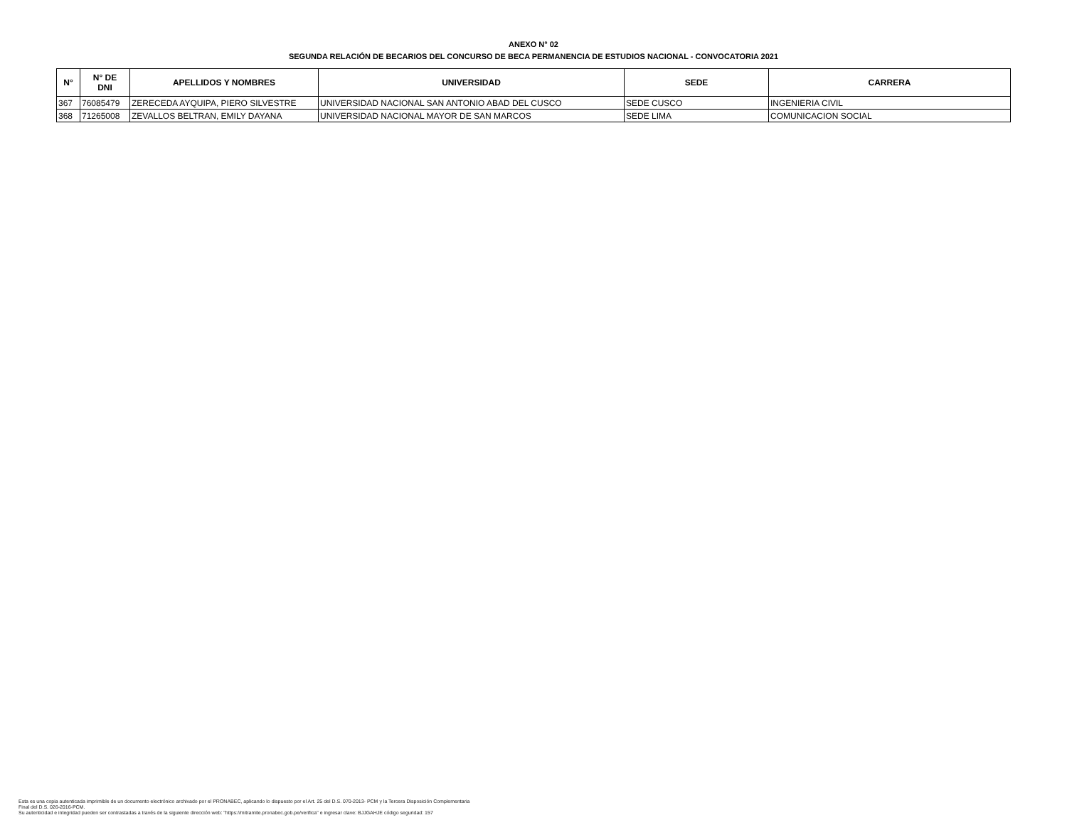ANEXO N° 02
SEGUNDA RELACIÓN DE BECARIOS DEL CONCURSO DE BECA PERMANENCIA DE ESTUDIOS NACIONAL - CONVOCATORIA 2021
| N° | N° DE DNI | APELLIDOS Y NOMBRES | UNIVERSIDAD | SEDE | CARRERA |
| --- | --- | --- | --- | --- | --- |
| 367 | 76085479 | ZERECEDA AYQUIPA, PIERO SILVESTRE | UNIVERSIDAD NACIONAL SAN ANTONIO ABAD DEL CUSCO | SEDE CUSCO | INGENIERIA CIVIL |
| 368 | 71265008 | ZEVALLOS BELTRAN, EMILY DAYANA | UNIVERSIDAD NACIONAL MAYOR DE SAN MARCOS | SEDE LIMA | COMUNICACION SOCIAL |
Esta es una copia autenticada imprimible de un documento electrónico archivado por el PRONABEC, aplicando lo dispuesto por el Art. 25 del D.S. 070-2013- PCM y la Tercera Disposición Complementaria
Final del D.S. 026-2016-PCM.
Su autenticidad e integridad pueden ser contrastadas a través de la siguiente dirección web: "https://mitramite.pronabec.gob.pe/verifica" e ingresar clave: BJJGAHJE código seguridad: 157